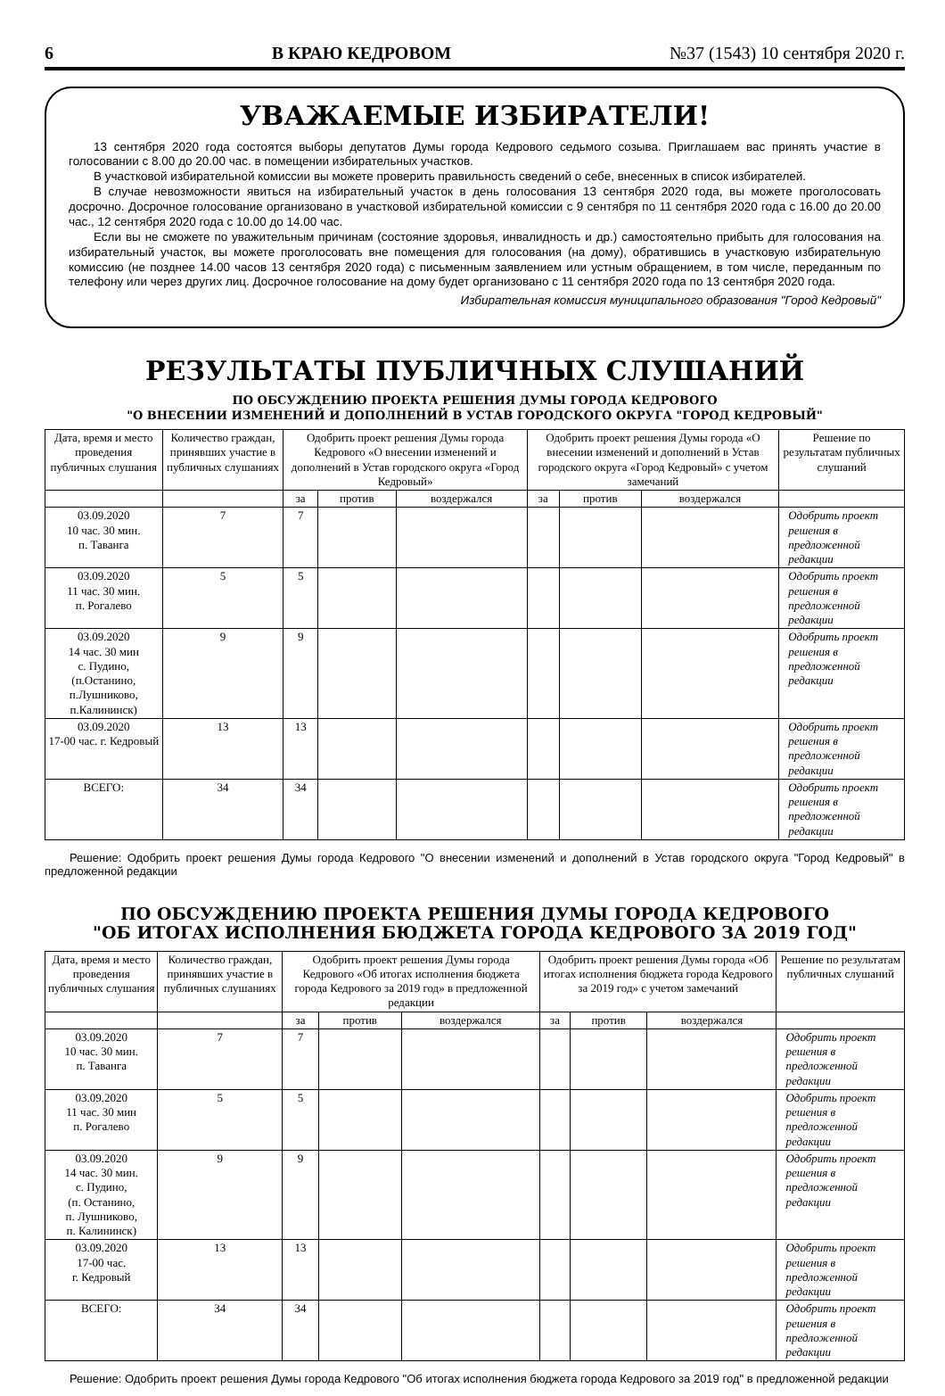6 В КРАЮ КЕДРОВОМ №37 (1543) 10 сентября 2020 г.
УВАЖАЕМЫЕ ИЗБИРАТЕЛИ!
13 сентября 2020 года состоятся выборы депутатов Думы города Кедрового седьмого созыва. Приглашаем вас принять участие в голосовании с 8.00 до 20.00 час. в помещении избирательных участков.
В участковой избирательной комиссии вы можете проверить правильность сведений о себе, внесенных в список избирателей.
В случае невозможности явиться на избирательный участок в день голосования 13 сентября 2020 года, вы можете проголосовать досрочно. Досрочное голосование организовано в участковой избирательной комиссии с 9 сентября по 11 сентября 2020 года с 16.00 до 20.00 час., 12 сентября 2020 года с 10.00 до 14.00 час.
Если вы не сможете по уважительным причинам (состояние здоровья, инвалидность и др.) самостоятельно прибыть для голосования на избирательный участок, вы можете проголосовать вне помещения для голосования (на дому), обратившись в участковую избирательную комиссию (не позднее 14.00 часов 13 сентября 2020 года) с письменным заявлением или устным обращением, в том числе, переданным по телефону или через других лиц. Досрочное голосование на дому будет организовано с 11 сентября 2020 года по 13 сентября 2020 года.
Избирательная комиссия муниципального образования "Город Кедровый"
РЕЗУЛЬТАТЫ ПУБЛИЧНЫХ СЛУШАНИЙ
ПО ОБСУЖДЕНИЮ ПРОЕКТА РЕШЕНИЯ ДУМЫ ГОРОДА КЕДРОВОГО
"О ВНЕСЕНИИ ИЗМЕНЕНИЙ И ДОПОЛНЕНИЙ В УСТАВ ГОРОДСКОГО ОКРУГА "ГОРОД КЕДРОВЫЙ"
| Дата, время и место проведения публичных слушания | Количество граждан, принявших участие в публичных слушаниях | Одобрить проект решения Думы города Кедрового «О внесении изменений и дополнений в Устав городского округа «Город Кедровый» | | | Одобрить проект решения Думы города «О внесении изменений и дополнений в Устав городского округа «Город Кедровый» с учетом замечаний | | | Решение по результатам публичных слушаний |
| --- | --- | --- | --- | --- | --- | --- | --- | --- |
| | | за | против | воздержался | за | против | воздержался | |
| 03.09.2020 10 час. 30 мин. п. Таванга | 7 | 7 | | | | | | Одобрить проект решения в предложенной редакции |
| 03.09.2020 11 час. 30 мин. п. Рогалево | 5 | 5 | | | | | | Одобрить проект решения в предложенной редакции |
| 03.09.2020 14 час. 30 мин с. Пудино, (п.Останино, п.Лушниково, п.Калининск) | 9 | 9 | | | | | | Одобрить проект решения в предложенной редакции |
| 03.09.2020 17-00 час. г. Кедровый | 13 | 13 | | | | | | Одобрить проект решения в предложенной редакции |
| ВСЕГО: | 34 | 34 | | | | | | Одобрить проект решения в предложенной редакции |
Решение: Одобрить проект решения Думы города Кедрового "О внесении изменений и дополнений в Устав городского округа "Город Кедровый" в предложенной редакции
ПО ОБСУЖДЕНИЮ ПРОЕКТА РЕШЕНИЯ ДУМЫ ГОРОДА КЕДРОВОГО
"ОБ ИТОГАХ ИСПОЛНЕНИЯ БЮДЖЕТА ГОРОДА КЕДРОВОГО ЗА 2019 ГОД"
| Дата, время и место проведения публичных слушания | Количество граждан, принявших участие в публичных слушаниях | Одобрить проект решения Думы города Кедрового «Об итогах исполнения бюджета города Кедрового за 2019 год» в предложенной редакции | | | Одобрить проект решения Думы города «Об итогах исполнения бюджета города Кедрового за 2019 год» с учетом замечаний | | | Решение по результатам публичных слушаний |
| --- | --- | --- | --- | --- | --- | --- | --- | --- |
| | | за | против | воздержался | за | против | воздержался | |
| 03.09.2020 10 час. 30 мин. п. Таванга | 7 | 7 | | | | | | Одобрить проект решения в предложенной редакции |
| 03.09.2020 11 час. 30 мин п. Рогалево | 5 | 5 | | | | | | Одобрить проект решения в предложенной редакции |
| 03.09.2020 14 час. 30 мин. с. Пудино, (п. Останино, п. Лушниково, п. Калининск) | 9 | 9 | | | | | | Одобрить проект решения в предложенной редакции |
| 03.09.2020 17-00 час. г. Кедровый | 13 | 13 | | | | | | Одобрить проект решения в предложенной редакции |
| ВСЕГО: | 34 | 34 | | | | | | Одобрить проект решения в предложенной редакции |
Решение: Одобрить проект решения Думы города Кедрового "Об итогах исполнения бюджета города Кедрового за 2019 год" в предложенной редакции